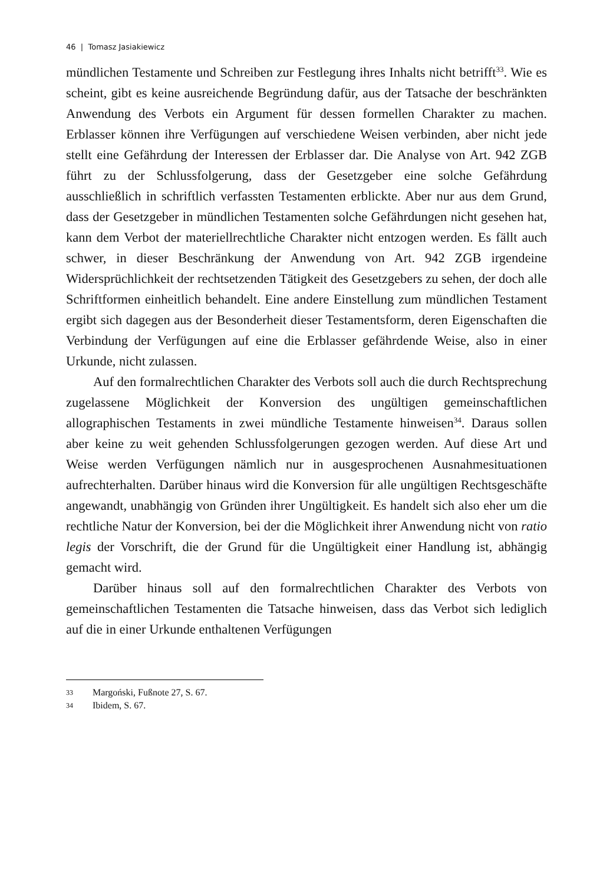46 | Tomasz Jasiakiewicz
mündlichen Testamente und Schreiben zur Festlegung ihres Inhalts nicht betrifft<sup>33</sup>. Wie es scheint, gibt es keine ausreichende Begründung dafür, aus der Tatsache der beschränkten Anwendung des Verbots ein Argument für dessen formellen Charakter zu machen. Erblasser können ihre Verfügungen auf verschiedene Weisen verbinden, aber nicht jede stellt eine Gefährdung der Interessen der Erblasser dar. Die Analyse von Art. 942 ZGB führt zu der Schlussfolgerung, dass der Gesetzgeber eine solche Gefährdung ausschließlich in schriftlich verfassten Testamenten erblickte. Aber nur aus dem Grund, dass der Gesetzgeber in mündlichen Testamenten solche Gefährdungen nicht gesehen hat, kann dem Verbot der materiellrechtliche Charakter nicht entzogen werden. Es fällt auch schwer, in dieser Beschränkung der Anwendung von Art. 942 ZGB irgendeine Widersprüchlichkeit der rechtsetzenden Tätigkeit des Gesetzgebers zu sehen, der doch alle Schriftformen einheitlich behandelt. Eine andere Einstellung zum mündlichen Testament ergibt sich dagegen aus der Besonderheit dieser Testamentsform, deren Eigenschaften die Verbindung der Verfügungen auf eine die Erblasser gefährdende Weise, also in einer Urkunde, nicht zulassen.
Auf den formalrechtlichen Charakter des Verbots soll auch die durch Rechtsprechung zugelassene Möglichkeit der Konversion des ungültigen gemeinschaftlichen allographischen Testaments in zwei mündliche Testamente hinweisen<sup>34</sup>. Daraus sollen aber keine zu weit gehenden Schlussfolgerungen gezogen werden. Auf diese Art und Weise werden Verfügungen nämlich nur in ausgesprochenen Ausnahmesituationen aufrechterhalten. Darüber hinaus wird die Konversion für alle ungültigen Rechtsgeschäfte angewandt, unabhängig von Gründen ihrer Ungültigkeit. Es handelt sich also eher um die rechtliche Natur der Konversion, bei der die Möglichkeit ihrer Anwendung nicht von ratio legis der Vorschrift, die der Grund für die Ungültigkeit einer Handlung ist, abhängig gemacht wird.
Darüber hinaus soll auf den formalrechtlichen Charakter des Verbots von gemeinschaftlichen Testamenten die Tatsache hinweisen, dass das Verbot sich lediglich auf die in einer Urkunde enthaltenen Verfügungen
33 Margoński, Fußnote 27, S. 67.
34 Ibidem, S. 67.